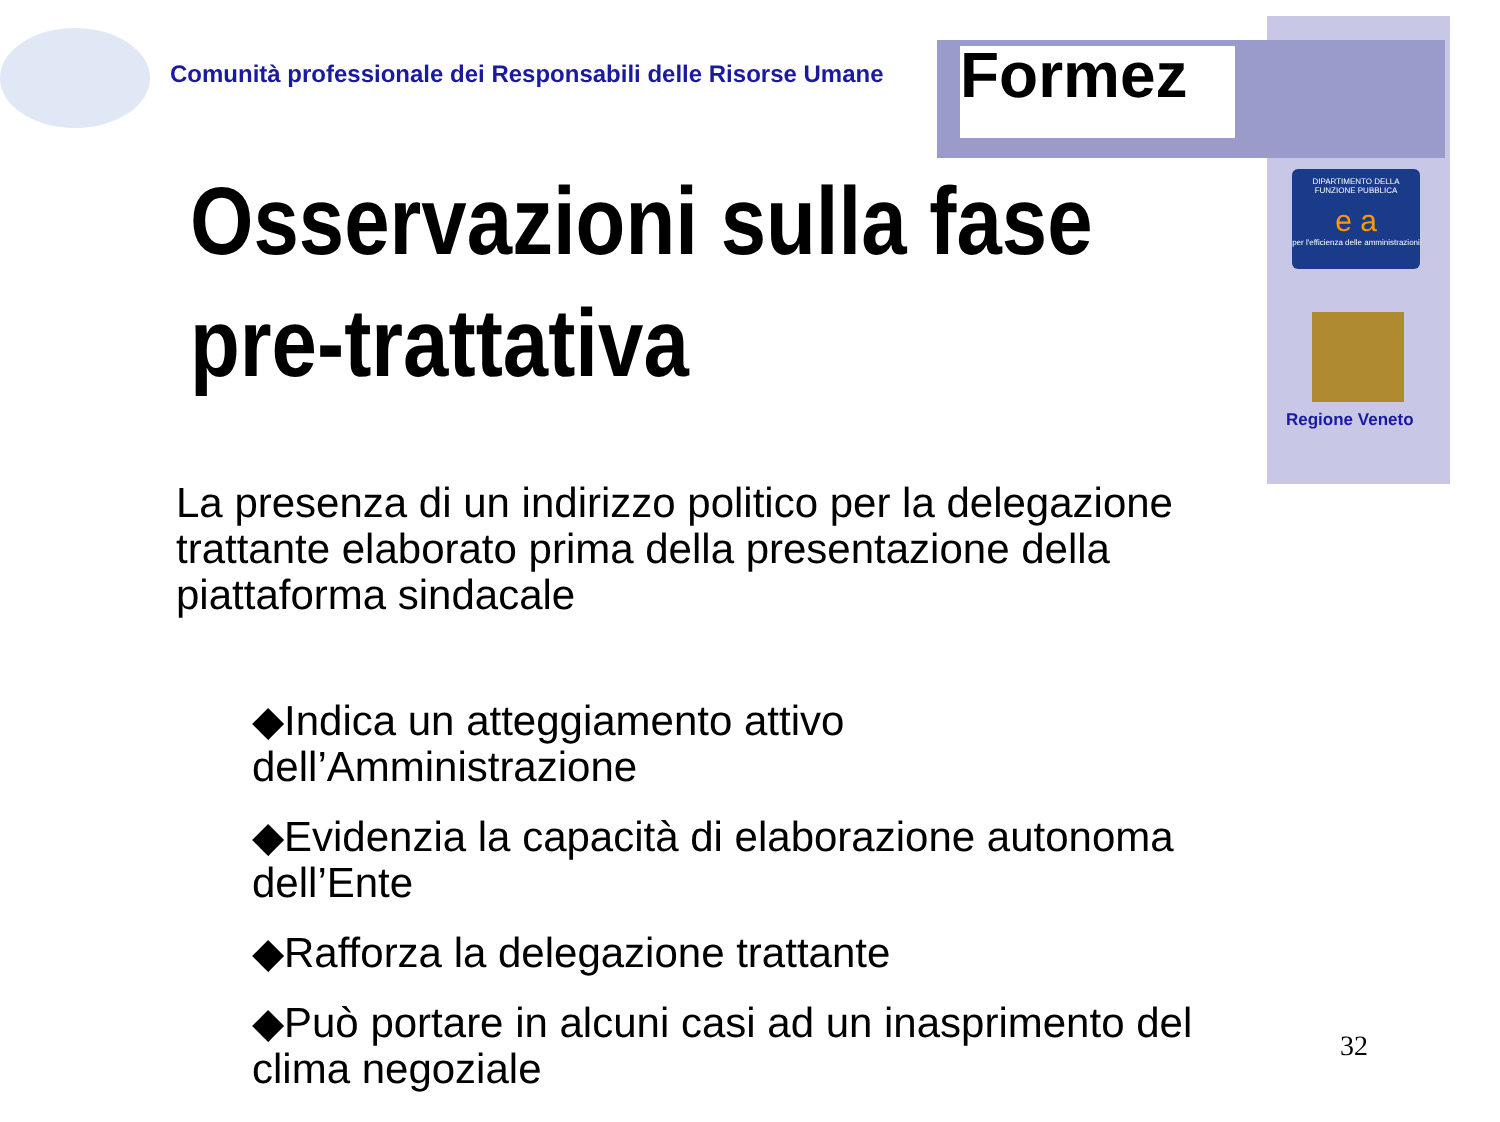Comunità professionale dei Responsabili delle Risorse Umane
Formez
DIPARTIMENTO DELLA FUNZIONE PUBBLICA
e a
per l'efficienza delle amministrazioni
Regione Veneto
Osservazioni sulla fase
pre-trattativa
La presenza di un indirizzo politico per la delegazione trattante elaborato prima della presentazione della piattaforma sindacale
◆Indica un atteggiamento attivo dell’Amministrazione
◆Evidenzia la capacità di elaborazione autonoma dell’Ente
◆Rafforza la delegazione trattante
◆Può portare in alcuni casi ad un inasprimento del clima negoziale
32